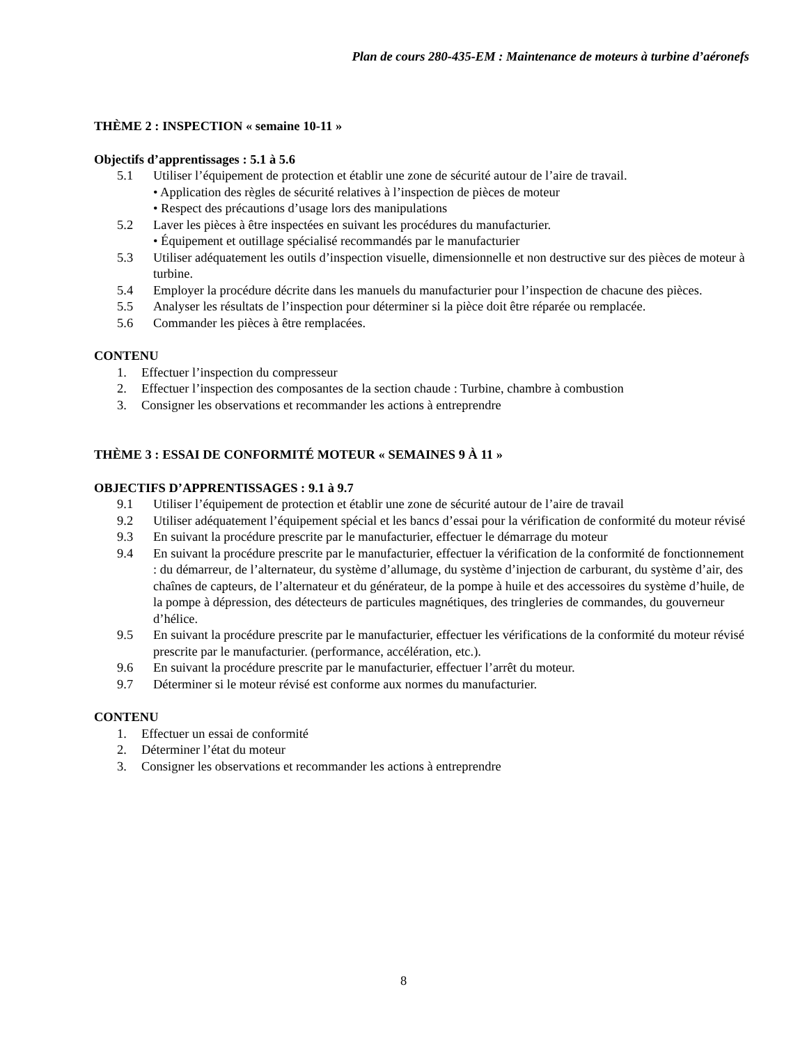Plan de cours 280-435-EM : Maintenance de moteurs à turbine d’aéronefs
THÈME 2 : INSPECTION « semaine 10-11 »
Objectifs d’apprentissages : 5.1 à 5.6
5.1 Utiliser l’équipement de protection et établir une zone de sécurité autour de l’aire de travail.
• Application des règles de sécurité relatives à l’inspection de pièces de moteur
• Respect des précautions d’usage lors des manipulations
5.2 Laver les pièces à être inspectées en suivant les procédures du manufacturier.
• Équipement et outillage spécialisé recommandés par le manufacturier
5.3 Utiliser adéquatement les outils d’inspection visuelle, dimensionnelle et non destructive sur des pièces de moteur à turbine.
5.4 Employer la procédure décrite dans les manuels du manufacturier pour l’inspection de chacune des pièces.
5.5 Analyser les résultats de l’inspection pour déterminer si la pièce doit être réparée ou remplacée.
5.6 Commander les pièces à être remplacées.
CONTENU
1. Effectuer l’inspection du compresseur
2. Effectuer l’inspection des composantes de la section chaude : Turbine, chambre à combustion
3. Consigner les observations et recommander les actions à entreprendre
THÈME 3 : ESSAI DE CONFORMITÉ MOTEUR « SEMAINES 9 À 11 »
OBJECTIFS D’APPRENTISSAGES : 9.1 à 9.7
9.1 Utiliser l’équipement de protection et établir une zone de sécurité autour de l’aire de travail
9.2 Utiliser adéquatement l’équipement spécial et les bancs d’essai pour la vérification de conformité du moteur révisé
9.3 En suivant la procédure prescrite par le manufacturier, effectuer le démarrage du moteur
9.4 En suivant la procédure prescrite par le manufacturier, effectuer la vérification de la conformité de fonctionnement : du démarreur, de l’alternateur, du système d’allumage, du système d’injection de carburant, du système d’air, des chaînes de capteurs, de l’alternateur et du générateur, de la pompe à huile et des accessoires du système d’huile, de la pompe à dépression, des détecteurs de particules magnétiques, des tringleries de commandes, du gouverneur d’hélice.
9.5 En suivant la procédure prescrite par le manufacturier, effectuer les vérifications de la conformité du moteur révisé prescrite par le manufacturier. (performance, accélération, etc.).
9.6 En suivant la procédure prescrite par le manufacturier, effectuer l’arrêt du moteur.
9.7 Déterminer si le moteur révisé est conforme aux normes du manufacturier.
CONTENU
1. Effectuer un essai de conformité
2. Déterminer l’état du moteur
3. Consigner les observations et recommander les actions à entreprendre
8